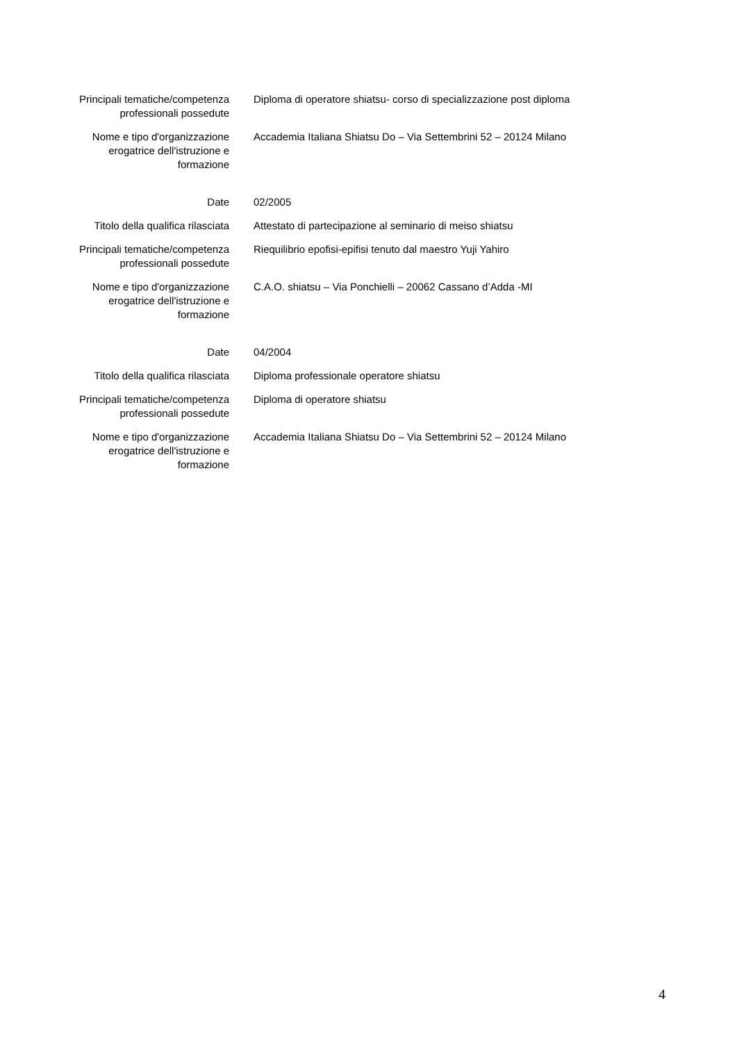| Principali tematiche/competenza professionali possedute | Diploma di operatore shiatsu- corso di specializzazione post diploma |
| Nome e tipo d'organizzazione erogatrice dell'istruzione e formazione | Accademia Italiana Shiatsu Do – Via Settembrini 52 – 20124 Milano |
| Date | 02/2005 |
| Titolo della qualifica rilasciata | Attestato di partecipazione al seminario di meiso shiatsu |
| Principali tematiche/competenza professionali possedute | Riequilibrio epofisi-epifisi tenuto dal maestro Yuji Yahiro |
| Nome e tipo d'organizzazione erogatrice dell'istruzione e formazione | C.A.O. shiatsu – Via Ponchielli – 20062 Cassano d’Adda -MI |
| Date | 04/2004 |
| Titolo della qualifica rilasciata | Diploma professionale operatore shiatsu |
| Principali tematiche/competenza professionali possedute | Diploma di operatore shiatsu |
| Nome e tipo d'organizzazione erogatrice dell'istruzione e formazione | Accademia Italiana Shiatsu Do – Via Settembrini 52 – 20124 Milano |
4